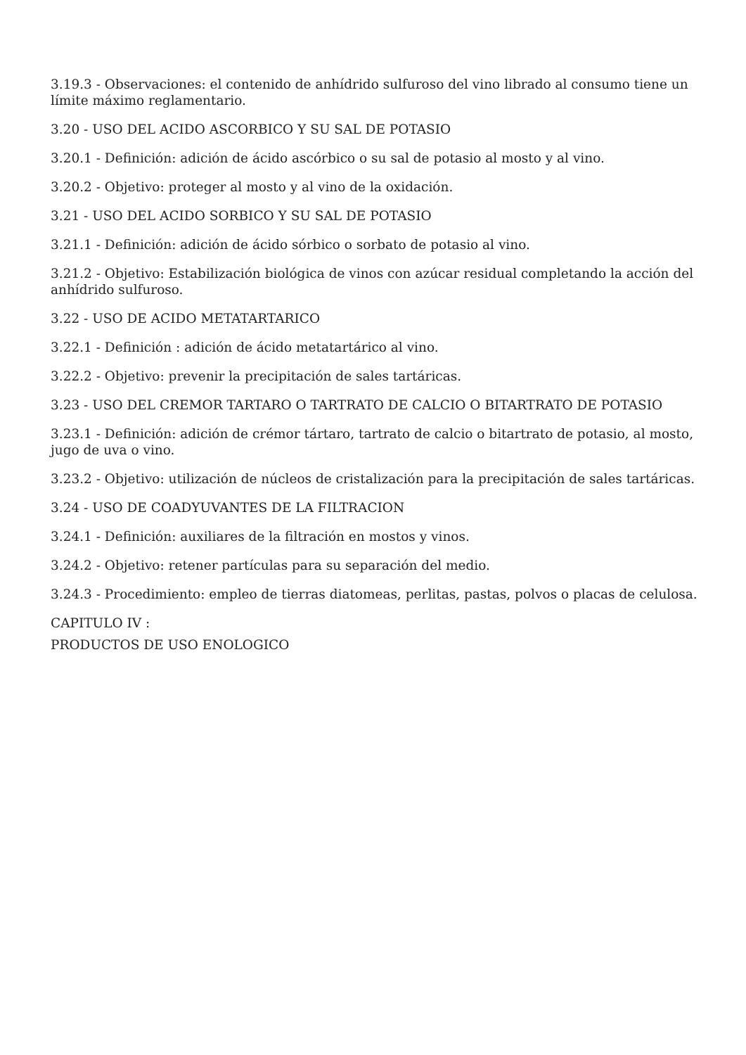3.19.3 - Observaciones: el contenido de anhídrido sulfuroso del vino librado al consumo tiene un límite máximo reglamentario.
3.20 - USO DEL ACIDO ASCORBICO Y SU SAL DE POTASIO
3.20.1 - Definición: adición de ácido ascórbico o su sal de potasio al mosto y al vino.
3.20.2 - Objetivo: proteger al mosto y al vino de la oxidación.
3.21 - USO DEL ACIDO SORBICO Y SU SAL DE POTASIO
3.21.1 - Definición: adición de ácido sórbico o sorbato de potasio al vino.
3.21.2 - Objetivo: Estabilización biológica de vinos con azúcar residual completando la acción del anhídrido sulfuroso.
3.22 - USO DE ACIDO METATARTARICO
3.22.1 - Definición : adición de ácido metatartárico al vino.
3.22.2 - Objetivo: prevenir la precipitación de sales tartáricas.
3.23 - USO DEL CREMOR TARTARO O TARTRATO DE CALCIO O BITARTRATO DE POTASIO
3.23.1 - Definición: adición de crémor tártaro, tartrato de calcio o bitartrato de potasio, al mosto, jugo de uva o vino.
3.23.2 - Objetivo: utilización de núcleos de cristalización para la precipitación de sales tartáricas.
3.24 - USO DE COADYUVANTES DE LA FILTRACION
3.24.1 - Definición: auxiliares de la filtración en mostos y vinos.
3.24.2 - Objetivo: retener partículas para su separación del medio.
3.24.3 - Procedimiento: empleo de tierras diatomeas, perlitas, pastas, polvos o placas de celulosa.
CAPITULO IV :
PRODUCTOS DE USO ENOLOGICO